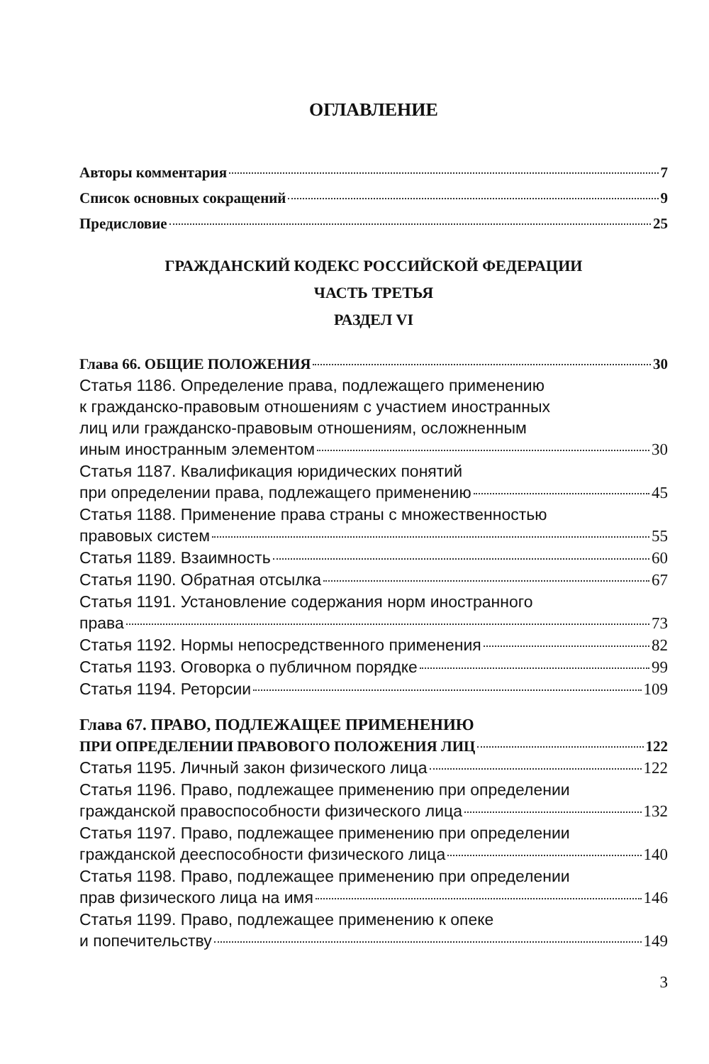ОГЛАВЛЕНИЕ
Авторы комментария 7
Список основных сокращений 9
Предисловие 25
ГРАЖДАНСКИЙ КОДЕКС РОССИЙСКОЙ ФЕДЕРАЦИИ
ЧАСТЬ ТРЕТЬЯ
РАЗДЕЛ VI
Глава 66. ОБЩИЕ ПОЛОЖЕНИЯ 30
Статья 1186. Определение права, подлежащего применению
к гражданско-правовым отношениям с участием иностранных
лиц или гражданско-правовым отношениям, осложненным
иным иностранным элементом 30
Статья 1187. Квалификация юридических понятий
при определении права, подлежащего применению 45
Статья 1188. Применение права страны с множественностью
правовых систем 55
Статья 1189. Взаимность 60
Статья 1190. Обратная отсылка 67
Статья 1191. Установление содержания норм иностранного
права 73
Статья 1192. Нормы непосредственного применения 82
Статья 1193. Оговорка о публичном порядке 99
Статья 1194. Реторсии 109
Глава 67. ПРАВО, ПОДЛЕЖАЩЕЕ ПРИМЕНЕНИЮ
ПРИ ОПРЕДЕЛЕНИИ ПРАВОВОГО ПОЛОЖЕНИЯ ЛИЦ 122
Статья 1195. Личный закон физического лица 122
Статья 1196. Право, подлежащее применению при определении
гражданской правоспособности физического лица 132
Статья 1197. Право, подлежащее применению при определении
гражданской дееспособности физического лица 140
Статья 1198. Право, подлежащее применению при определении
прав физического лица на имя 146
Статья 1199. Право, подлежащее применению к опеке
и попечительству 149
3